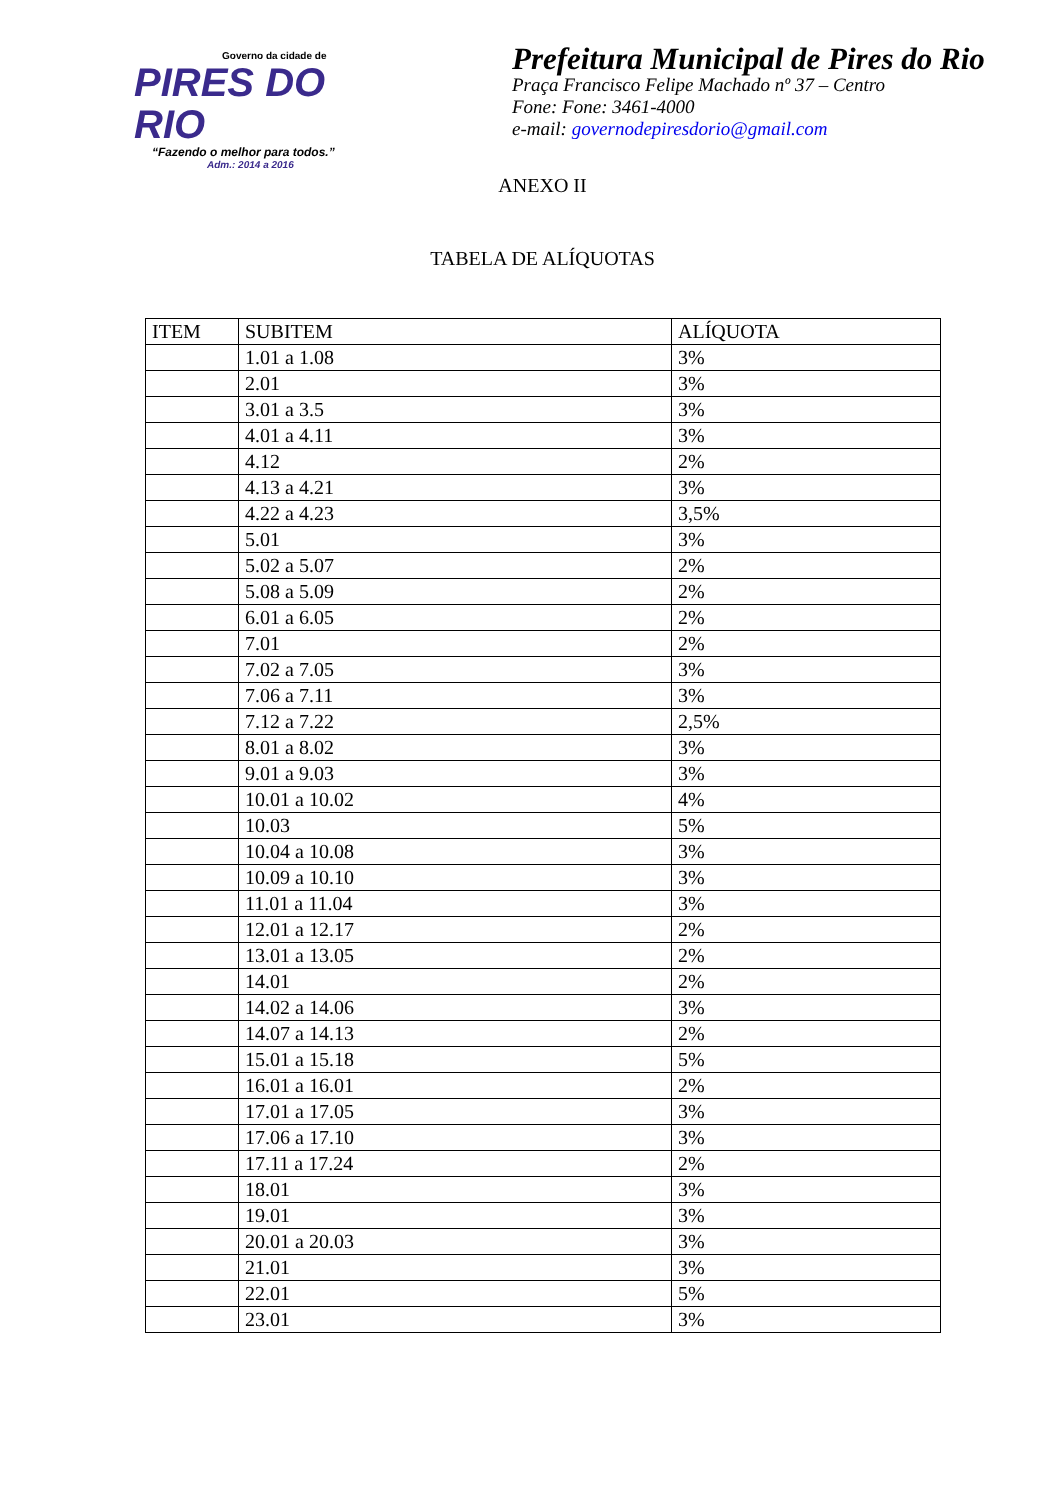Governo da cidade de
PIRES DO RIO
“Fazendo o melhor para todos.”
Adm.: 2014 a 2016
Prefeitura Municipal de Pires do Rio
Praça Francisco Felipe Machado nº 37 – Centro
Fone: Fone: 3461-4000
e-mail: governodepiresdorio@gmail.com
ANEXO II
TABELA DE ALÍQUOTAS
| ITEM | SUBITEM | ALÍQUOTA |
| --- | --- | --- |
| | 1.01 a 1.08 | 3% |
| | 2.01 | 3% |
| | 3.01 a 3.5 | 3% |
| | 4.01 a 4.11 | 3% |
| | 4.12 | 2% |
| | 4.13 a 4.21 | 3% |
| | 4.22 a 4.23 | 3,5% |
| | 5.01 | 3% |
| | 5.02 a 5.07 | 2% |
| | 5.08 a 5.09 | 2% |
| | 6.01 a 6.05 | 2% |
| | 7.01 | 2% |
| | 7.02 a 7.05 | 3% |
| | 7.06 a 7.11 | 3% |
| | 7.12 a 7.22 | 2,5% |
| | 8.01 a 8.02 | 3% |
| | 9.01 a 9.03 | 3% |
| | 10.01 a 10.02 | 4% |
| | 10.03 | 5% |
| | 10.04 a 10.08 | 3% |
| | 10.09 a 10.10 | 3% |
| | 11.01 a 11.04 | 3% |
| | 12.01 a 12.17 | 2% |
| | 13.01 a 13.05 | 2% |
| | 14.01 | 2% |
| | 14.02 a 14.06 | 3% |
| | 14.07 a 14.13 | 2% |
| | 15.01 a 15.18 | 5% |
| | 16.01 a 16.01 | 2% |
| | 17.01 a 17.05 | 3% |
| | 17.06 a 17.10 | 3% |
| | 17.11 a 17.24 | 2% |
| | 18.01 | 3% |
| | 19.01 | 3% |
| | 20.01 a 20.03 | 3% |
| | 21.01 | 3% |
| | 22.01 | 5% |
| | 23.01 | 3% |